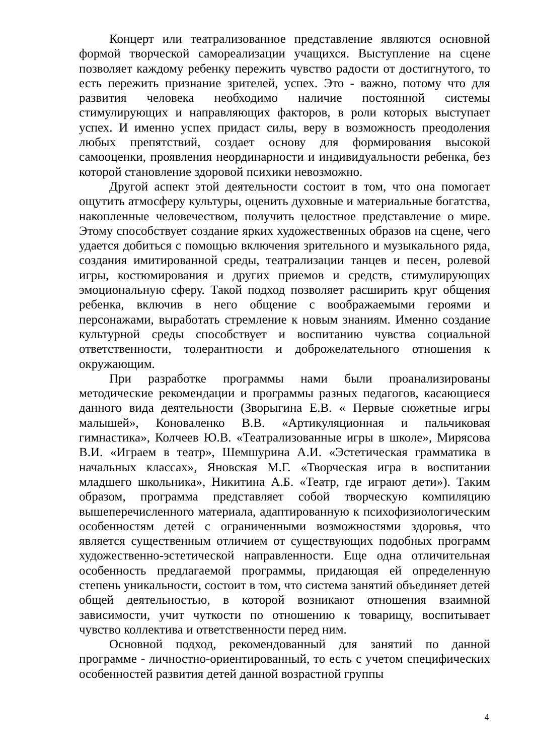Концерт или театрализованное представление являются основной формой творческой самореализации учащихся. Выступление на сцене позволяет каждому ребенку пережить чувство радости от достигнутого, то есть пережить признание зрителей, успех. Это - важно, потому что для развития человека необходимо наличие постоянной системы стимулирующих и направляющих факторов, в роли которых выступает успех. И именно успех придаст силы, веру в возможность преодоления любых препятствий, создает основу для формирования высокой самооценки, проявления неординарности и индивидуальности ребенка, без которой становление здоровой психики невозможно.
Другой аспект этой деятельности состоит в том, что она помогает ощутить атмосферу культуры, оценить духовные и материальные богатства, накопленные человечеством, получить целостное представление о мире. Этому способствует создание ярких художественных образов на сцене, чего удается добиться с помощью включения зрительного и музыкального ряда, создания имитированной среды, театрализации танцев и песен, ролевой игры, костюмирования и других приемов и средств, стимулирующих эмоциональную сферу. Такой подход позволяет расширить круг общения ребенка, включив в него общение с воображаемыми героями и персонажами, выработать стремление к новым знаниям. Именно создание культурной среды способствует и воспитанию чувства социальной ответственности, толерантности и доброжелательного отношения к окружающим.
При разработке программы нами были проанализированы методические рекомендации и программы разных педагогов, касающиеся данного вида деятельности (Зворыгина Е.В. « Первые сюжетные игры малышей», Коноваленко В.В. «Артикуляционная и пальчиковая гимнастика», Колчеев Ю.В. «Театрализованные игры в школе», Мирясова В.И. «Играем в театр», Шемшурина А.И. «Эстетическая грамматика в начальных классах», Яновская М.Г. «Творческая игра в воспитании младшего школьника», Никитина А.Б. «Театр, где играют дети»). Таким образом, программа представляет собой творческую компиляцию вышеперечисленного материала, адаптированную к психофизиологическим особенностям детей с ограниченными возможностями здоровья, что является существенным отличием от существующих подобных программ художественно-эстетической направленности. Еще одна отличительная особенность предлагаемой программы, придающая ей определенную степень уникальности, состоит в том, что система занятий объединяет детей общей деятельностью, в которой возникают отношения взаимной зависимости, учит чуткости по отношению к товарищу, воспитывает чувство коллектива и ответственности перед ним.
Основной подход, рекомендованный для занятий по данной программе - личностно-ориентированный, то есть с учетом специфических особенностей развития детей данной возрастной группы
4